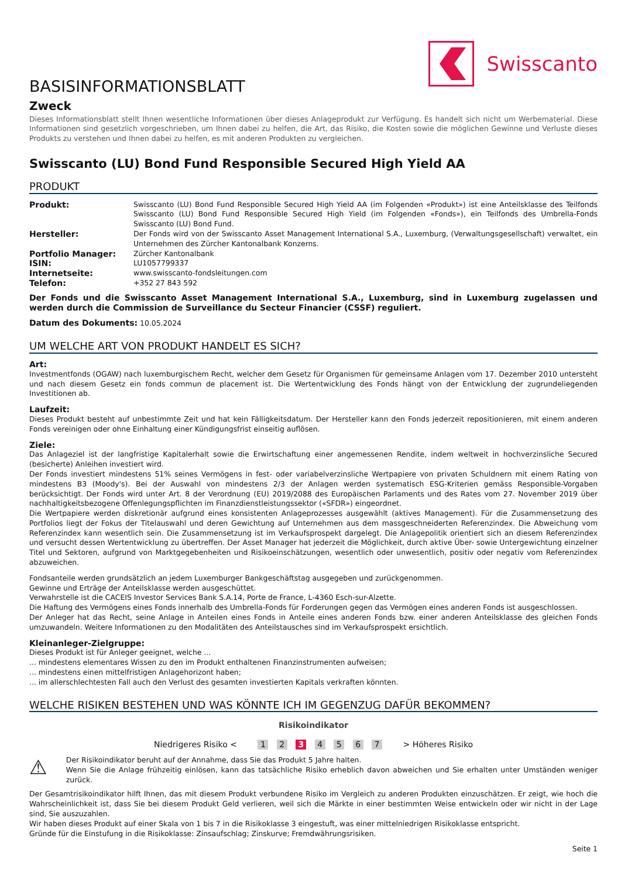Swisscanto
BASISINFORMATIONSBLATT
Zweck
Dieses Informationsblatt stellt Ihnen wesentliche Informationen über dieses Anlageprodukt zur Verfügung. Es handelt sich nicht um Werbematerial. Diese Informationen sind gesetzlich vorgeschrieben, um Ihnen dabei zu helfen, die Art, das Risiko, die Kosten sowie die möglichen Gewinne und Verluste dieses Produkts zu verstehen und Ihnen dabei zu helfen, es mit anderen Produkten zu vergleichen.
Swisscanto (LU) Bond Fund Responsible Secured High Yield AA
PRODUKT
| Produkt: | Swisscanto (LU) Bond Fund Responsible Secured High Yield AA (im Folgenden «Produkt») ist eine Anteilsklasse des Teilfonds Swisscanto (LU) Bond Fund Responsible Secured High Yield (im Folgenden «Fonds»), ein Teilfonds des Umbrella-Fonds Swisscanto (LU) Bond Fund. |
| Hersteller: | Der Fonds wird von der Swisscanto Asset Management International S.A., Luxemburg, (Verwaltungsgesellschaft) verwaltet, ein Unternehmen des Zürcher Kantonalbank Konzerns. |
| Portfolio Manager: | Zürcher Kantonalbank |
| ISIN: | LU1057799337 |
| Internetseite: | www.swisscanto-fondsleitungen.com |
| Telefon: | +352 27 843 592 |
Der Fonds und die Swisscanto Asset Management International S.A., Luxemburg, sind in Luxemburg zugelassen und werden durch die Commission de Surveillance du Secteur Financier (CSSF) reguliert.
Datum des Dokuments: 10.05.2024
UM WELCHE ART VON PRODUKT HANDELT ES SICH?
Art:
Investmentfonds (OGAW) nach luxemburgischem Recht, welcher dem Gesetz für Organismen für gemeinsame Anlagen vom 17. Dezember 2010 untersteht und nach diesem Gesetz ein fonds commun de placement ist. Die Wertentwicklung des Fonds hängt von der Entwicklung der zugrundeliegenden Investitionen ab.
Laufzeit:
Dieses Produkt besteht auf unbestimmte Zeit und hat kein Fälligkeitsdatum. Der Hersteller kann den Fonds jederzeit repositionieren, mit einem anderen Fonds vereinigen oder ohne Einhaltung einer Kündigungsfrist einseitig auflösen.
Ziele:
Das Anlageziel ist der langfristige Kapitalerhalt sowie die Erwirtschaftung einer angemessenen Rendite, indem weltweit in hochverzinsliche Secured (besicherte) Anleihen investiert wird.
Der Fonds investiert mindestens 51% seines Vermögens in fest- oder variabelverzinsliche Wertpapiere von privaten Schuldnern mit einem Rating von mindestens B3 (Moody's). Bei der Auswahl von mindestens 2/3 der Anlagen werden systematisch ESG-Kriterien gemäss Responsible-Vorgaben berücksichtigt. Der Fonds wird unter Art. 8 der Verordnung (EU) 2019/2088 des Europäischen Parlaments und des Rates vom 27. November 2019 über nachhaltigkeitsbezogene Offenlegungspflichten im Finanzdienstleistungssektor («SFDR») eingeordnet.
Die Wertpapiere werden diskretionär aufgrund eines konsistenten Anlageprozesses ausgewählt (aktives Management). Für die Zusammensetzung des Portfolios liegt der Fokus der Titelauswahl und deren Gewichtung auf Unternehmen aus dem massgeschneiderten Referenzindex. Die Abweichung vom Referenzindex kann wesentlich sein. Die Zusammensetzung ist im Verkaufsprospekt dargelegt. Die Anlagepolitik orientiert sich an diesem Referenzindex und versucht dessen Wertentwicklung zu übertreffen. Der Asset Manager hat jederzeit die Möglichkeit, durch aktive Über- sowie Untergewichtung einzelner Titel und Sektoren, aufgrund von Marktgegebenheiten und Risikoeinschätzungen, wesentlich oder unwesentlich, positiv oder negativ vom Referenzindex abzuweichen.
Fondsanteile werden grundsätzlich an jedem Luxemburger Bankgeschäftstag ausgegeben und zurückgenommen.
Gewinne und Erträge der Anteilsklasse werden ausgeschüttet.
Verwahrstelle ist die CACEIS Investor Services Bank S.A.14, Porte de France, L-4360 Esch-sur-Alzette.
Die Haftung des Vermögens eines Fonds innerhalb des Umbrella-Fonds für Forderungen gegen das Vermögen eines anderen Fonds ist ausgeschlossen.
Der Anleger hat das Recht, seine Anlage in Anteilen eines Fonds in Anteile eines anderen Fonds bzw. einer anderen Anteilsklasse des gleichen Fonds umzuwandeln. Weitere Informationen zu den Modalitäten des Anteilstausches sind im Verkaufsprospekt ersichtlich.
Kleinanleger-Zielgruppe:
Dieses Produkt ist für Anleger geeignet, welche ...
... mindestens elementares Wissen zu den im Produkt enthaltenen Finanzinstrumenten aufweisen;
... mindestens einen mittelfristigen Anlagehorizont haben;
... im allerschlechtesten Fall auch den Verlust des gesamten investierten Kapitals verkraften könnten.
WELCHE RISIKEN BESTEHEN UND WAS KÖNNTE ICH IM GEGENZUG DAFÜR BEKOMMEN?
Risikoindikator
Niedrigeres Risiko < 1 2 3 4 5 6 7 > Höheres Risiko
⚠
Der Risikoindikator beruht auf der Annahme, dass Sie das Produkt 5 Jahre halten.
Wenn Sie die Anlage frühzeitig einlösen, kann das tatsächliche Risiko erheblich davon abweichen und Sie erhalten unter Umständen weniger zurück.
Der Gesamtrisikoindikator hilft Ihnen, das mit diesem Produkt verbundene Risiko im Vergleich zu anderen Produkten einzuschätzen. Er zeigt, wie hoch die Wahrscheinlichkeit ist, dass Sie bei diesem Produkt Geld verlieren, weil sich die Märkte in einer bestimmten Weise entwickeln oder wir nicht in der Lage sind, Sie auszuzahlen.
Wir haben dieses Produkt auf einer Skala von 1 bis 7 in die Risikoklasse 3 eingestuft, was einer mittelniedrigen Risikoklasse entspricht.
Gründe für die Einstufung in die Risikoklasse: Zinsaufschlag; Zinskurve; Fremdwährungsrisiken.
Seite 1